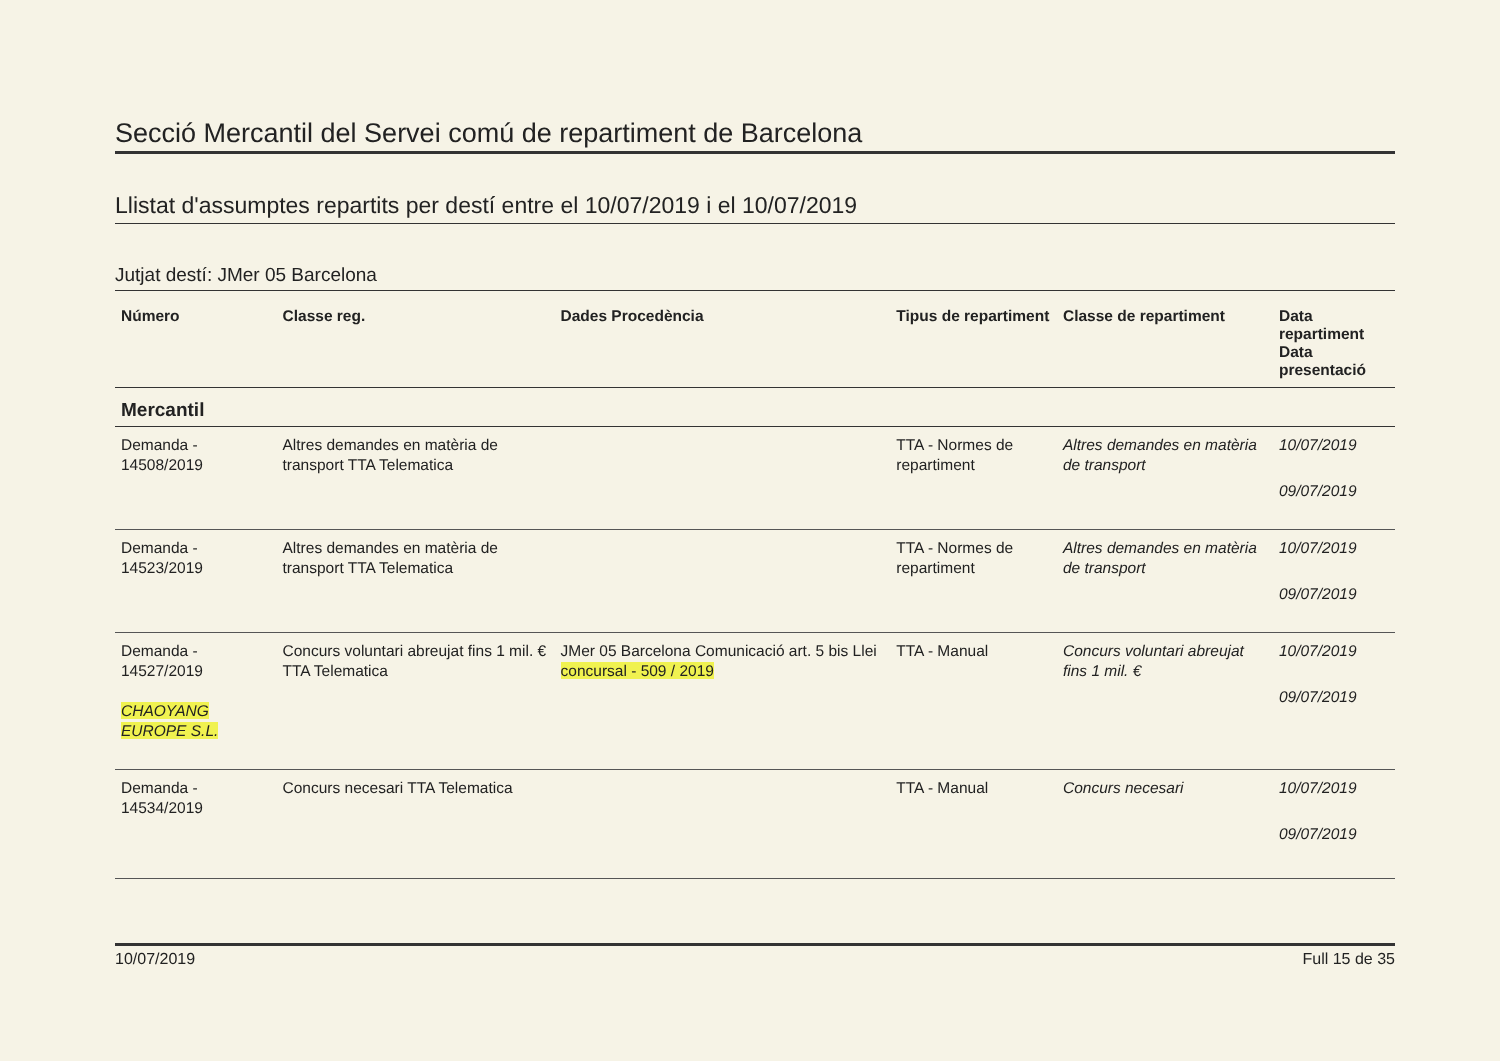Secció Mercantil del Servei comú de repartiment de Barcelona
Llistat d'assumptes repartits per destí entre el 10/07/2019 i el 10/07/2019
Jutjat destí: JMer 05 Barcelona
| Número | Classe reg. | Dades Procedència | Tipus de repartiment | Classe de repartiment | Data repartiment Data presentació |
| --- | --- | --- | --- | --- | --- |
| Mercantil | | | | | |
| Demanda - 14508/2019 | Altres demandes en matèria de transport TTA Telematica | | TTA - Normes de repartiment | Altres demandes en matèria de transport | 10/07/2019 09/07/2019 |
| Demanda - 14523/2019 | Altres demandes en matèria de transport TTA Telematica | | TTA - Normes de repartiment | Altres demandes en matèria de transport | 10/07/2019 09/07/2019 |
| Demanda - 14527/2019 CHAOYANG EUROPE S.L. | Concurs voluntari abreujat fins 1 mil. € TTA Telematica | JMer 05 Barcelona Comunicació art. 5 bis Llei concursal - 509 / 2019 | TTA - Manual | Concurs voluntari abreujat fins 1 mil. € | 10/07/2019 09/07/2019 |
| Demanda - 14534/2019 | Concurs necesari TTA Telematica | | TTA - Manual | Concurs necesari | 10/07/2019 09/07/2019 |
10/07/2019 Full 15 de 35